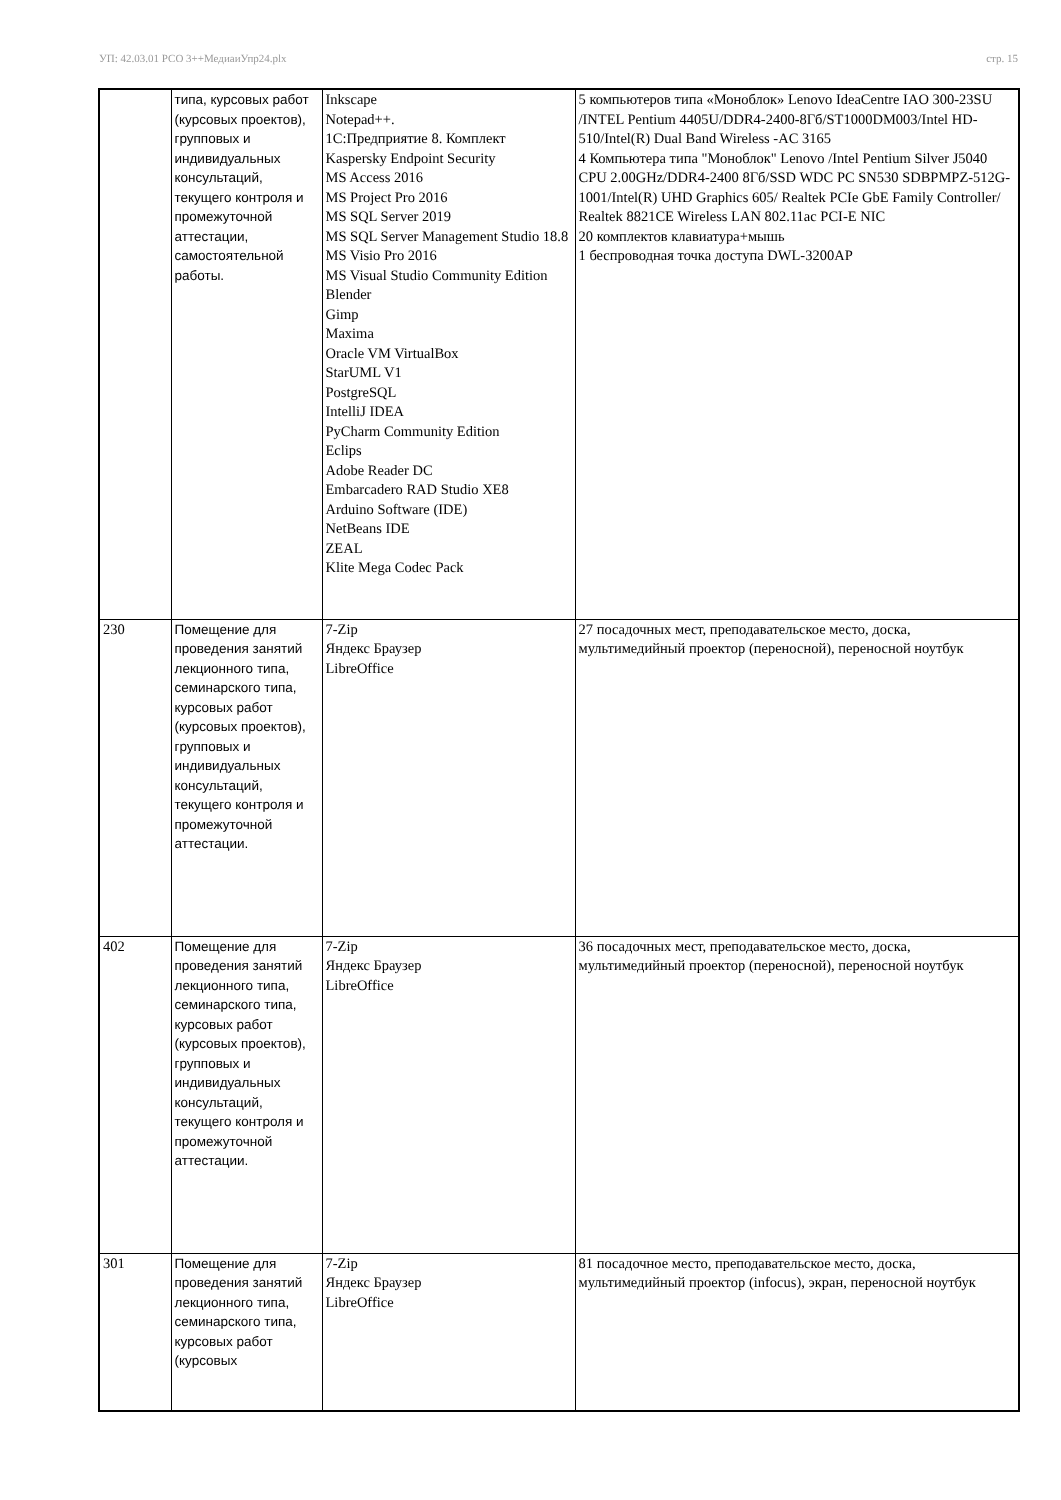УП: 42.03.01 РСО 3++МедиаиУпр24.plx стр. 15
| | типа, курсовых работ (курсовых проектов), групповых и индивидуальных консультаций, текущего контроля и промежуточной аттестации, самостоятельной работы. | Inkscape Notepad++. 1С:Предприятие 8. Комплект Kaspersky Endpoint Security MS Access 2016 MS Project Pro 2016 MS SQL Server 2019 MS SQL Server Management Studio 18.8 MS Visio Pro 2016 MS Visual Studio Community Edition Blender Gimp Maxima Oracle VM VirtualBox StarUML V1 PostgreSQL IntelliJ IDEA PyCharm Community Edition Eclips Adobe Reader DC Embarcadero RAD Studio XE8 Arduino Software (IDE) NetBeans IDE ZEAL Klite Mega Codec Pack | 5 компьютеров типа «Моноблок» Lenovo IdeaCentre IAO 300-23SU /INTEL Pentium 4405U/DDR4-2400-8Гб/ST1000DM003/Intel HD-510/Intel(R) Dual Band Wireless -AC 3165 4 Компьютера типа "Моноблок" Lenovo /Intel Pentium Silver J5040 CPU 2.00GHz/DDR4-2400 8Гб/SSD WDC PC SN530 SDBPMPZ-512G-1001/Intel(R) UHD Graphics 605/ Realtek PCIe GbE Family Controller/ Realtek 8821CE Wireless LAN 802.11ac PCI-E NIC 20 комплектов клавиатура+мышь 1 беспроводная точка доступа DWL-3200AP |
| 230 | Помещение для проведения занятий лекционного типа, семинарского типа, курсовых работ (курсовых проектов), групповых и индивидуальных консультаций, текущего контроля и промежуточной аттестации. | 7-Zip Яндекс Браузер LibreOffice | 27 посадочных мест, преподавательское место, доска, мультимедийный проектор (переносной), переносной ноутбук |
| 402 | Помещение для проведения занятий лекционного типа, семинарского типа, курсовых работ (курсовых проектов), групповых и индивидуальных консультаций, текущего контроля и промежуточной аттестации. | 7-Zip Яндекс Браузер LibreOffice | 36 посадочных мест, преподавательское место, доска, мультимедийный проектор (переносной), переносной ноутбук |
| 301 | Помещение для проведения занятий лекционного типа, семинарского типа, курсовых работ (курсовых | 7-Zip Яндекс Браузер LibreOffice | 81 посадочное место, преподавательское место, доска, мультимедийный проектор (infocus), экран, переносной ноутбук |